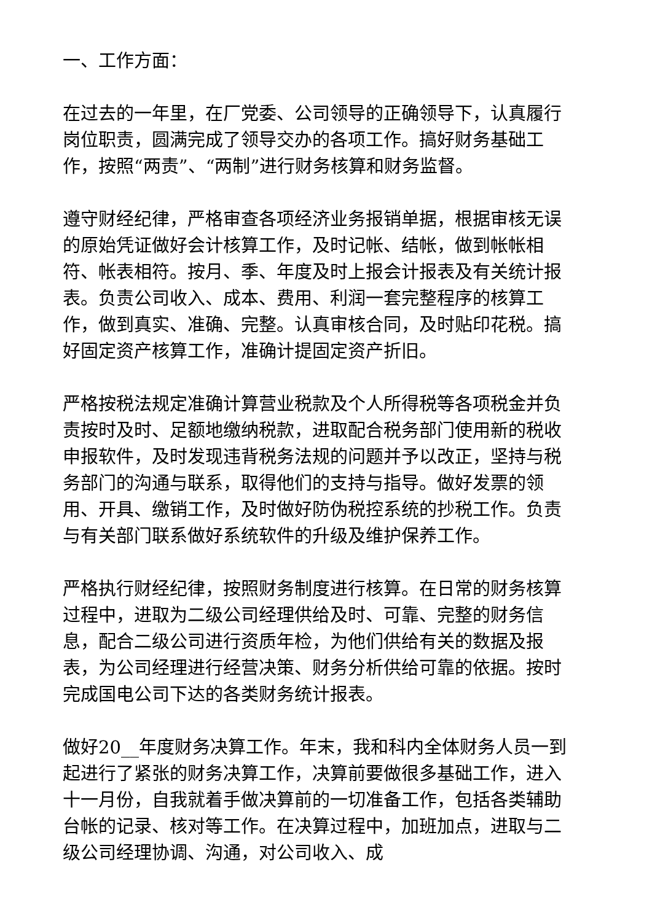一、工作方面：
在过去的一年里，在厂党委、公司领导的正确领导下，认真履行岗位职责，圆满完成了领导交办的各项工作。搞好财务基础工作，按照“两责”、“两制”进行财务核算和财务监督。
遵守财经纪律，严格审查各项经济业务报销单据，根据审核无误的原始凭证做好会计核算工作，及时记帐、结帐，做到帐帐相符、帐表相符。按月、季、年度及时上报会计报表及有关统计报表。负责公司收入、成本、费用、利润一套完整程序的核算工作，做到真实、准确、完整。认真审核合同，及时贴印花税。搞好固定资产核算工作，准确计提固定资产折旧。
严格按税法规定准确计算营业税款及个人所得税等各项税金并负责按时及时、足额地缴纳税款，进取配合税务部门使用新的税收申报软件，及时发现违背税务法规的问题并予以改正，坚持与税务部门的沟通与联系，取得他们的支持与指导。做好发票的领用、开具、缴销工作，及时做好防伪税控系统的抄税工作。负责与有关部门联系做好系统软件的升级及维护保养工作。
严格执行财经纪律，按照财务制度进行核算。在日常的财务核算过程中，进取为二级公司经理供给及时、可靠、完整的财务信息，配合二级公司进行资质年检，为他们供给有关的数据及报表，为公司经理进行经营决策、财务分析供给可靠的依据。按时完成国电公司下达的各类财务统计报表。
做好20__年度财务决算工作。年末，我和科内全体财务人员一到起进行了紧张的财务决算工作，决算前要做很多基础工作，进入十一月份，自我就着手做决算前的一切准备工作，包括各类辅助台帐的记录、核对等工作。在决算过程中，加班加点，进取与二级公司经理协调、沟通，对公司收入、成